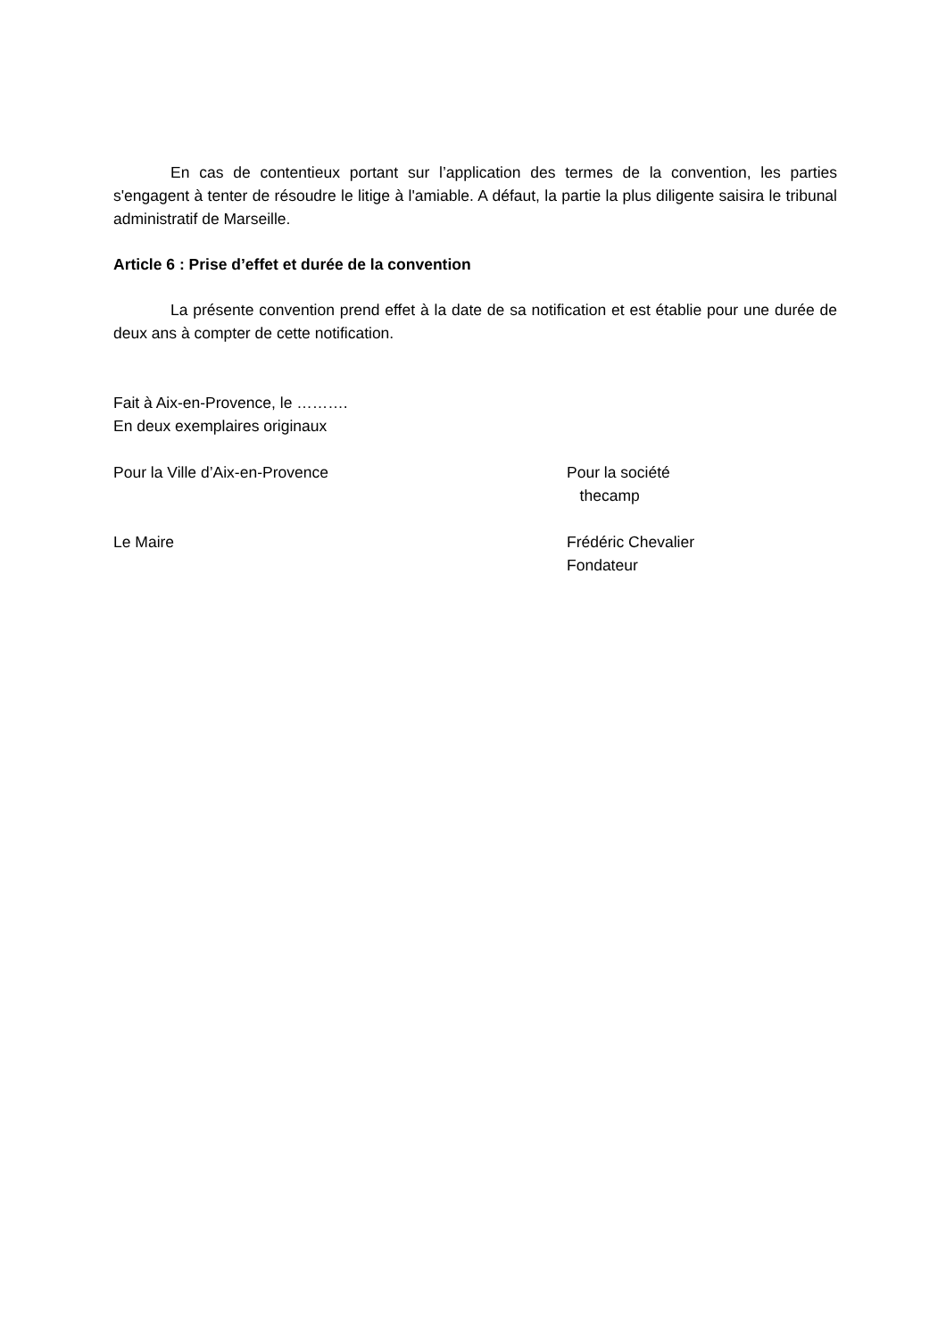En cas de contentieux portant sur l’application des termes de la convention, les parties s'engagent à tenter de résoudre le litige à l'amiable. A défaut, la partie la plus diligente saisira le tribunal administratif de Marseille.
Article 6 : Prise d’effet et durée de la convention
La présente convention prend effet à la date de sa notification et est établie pour une durée de deux ans à compter de cette notification.
Fait à Aix-en-Provence, le ……….
En deux exemplaires originaux
Pour la Ville d’Aix-en-Provence Pour la société
thecamp
Le Maire Frédéric Chevalier
Fondateur